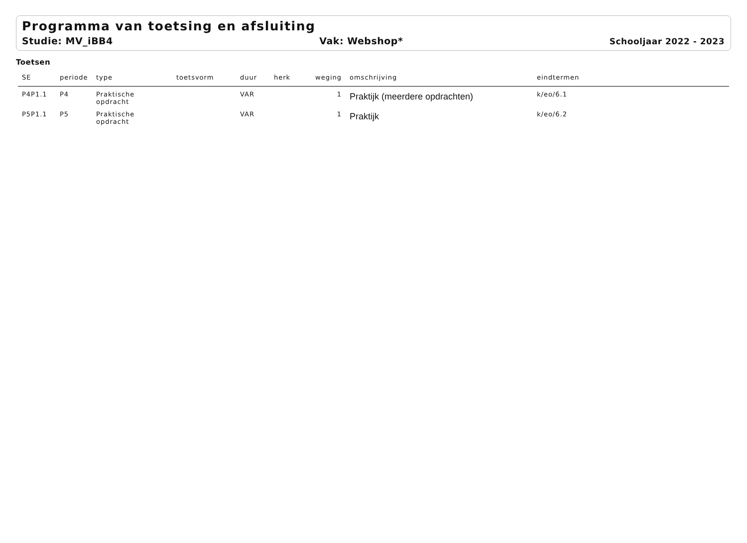Programma van toetsing en afsluiting
Studie: MV_iBB4 Vak: Webshop* Schooljaar 2022 - 2023
Toetsen
| SE | periode | type | toetsvorm | duur | herk | weging | omschrijving | eindtermen |
| --- | --- | --- | --- | --- | --- | --- | --- | --- |
| P4P1.1 | P4 | Praktische opdracht | | VAR | | 1 | Praktijk (meerdere opdrachten) | k/eo/6.1 |
| P5P1.1 | P5 | Praktische opdracht | | VAR | | 1 | Praktijk | k/eo/6.2 |